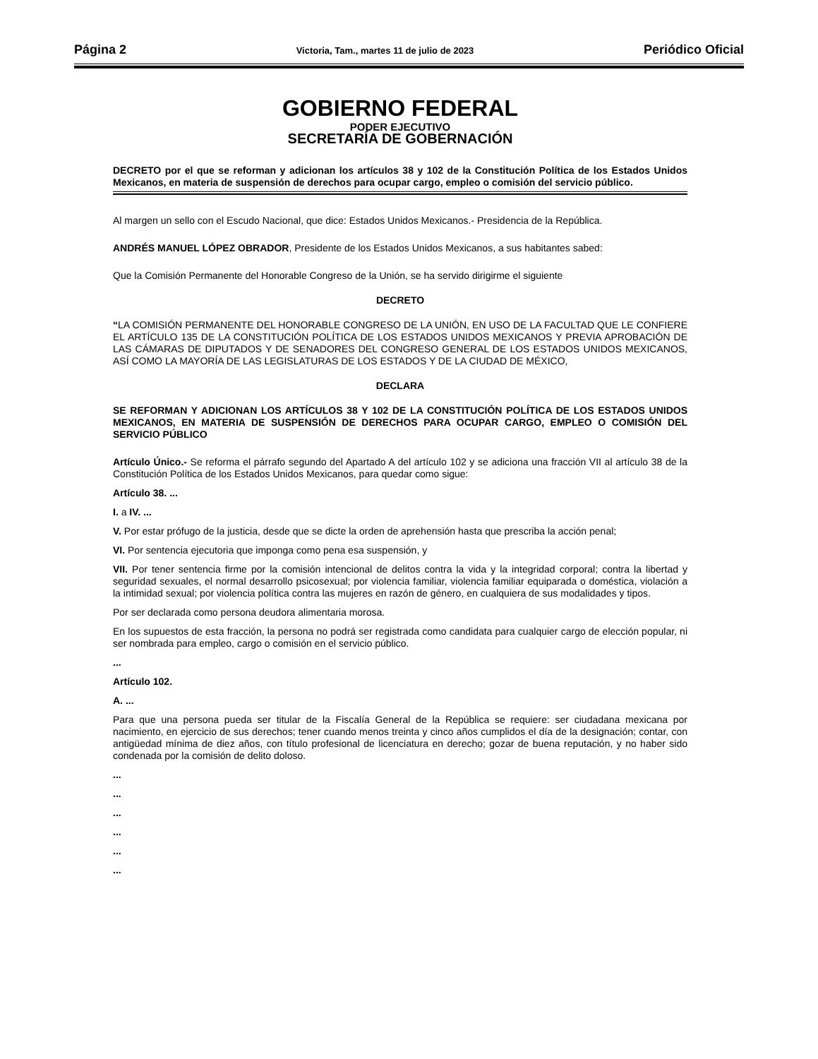Página 2 Victoria, Tam., martes 11 de julio de 2023 Periódico Oficial
GOBIERNO FEDERAL
PODER EJECUTIVO
SECRETARÍA DE GOBERNACIÓN
DECRETO por el que se reforman y adicionan los artículos 38 y 102 de la Constitución Política de los Estados Unidos Mexicanos, en materia de suspensión de derechos para ocupar cargo, empleo o comisión del servicio público.
Al margen un sello con el Escudo Nacional, que dice: Estados Unidos Mexicanos.- Presidencia de la República.
ANDRÉS MANUEL LÓPEZ OBRADOR, Presidente de los Estados Unidos Mexicanos, a sus habitantes sabed:
Que la Comisión Permanente del Honorable Congreso de la Unión, se ha servido dirigirme el siguiente
DECRETO
“LA COMISIÓN PERMANENTE DEL HONORABLE CONGRESO DE LA UNIÓN, EN USO DE LA FACULTAD QUE LE CONFIERE EL ARTÍCULO 135 DE LA CONSTITUCIÓN POLÍTICA DE LOS ESTADOS UNIDOS MEXICANOS Y PREVIA APROBACIÓN DE LAS CÁMARAS DE DIPUTADOS Y DE SENADORES DEL CONGRESO GENERAL DE LOS ESTADOS UNIDOS MEXICANOS, ASÍ COMO LA MAYORÍA DE LAS LEGISLATURAS DE LOS ESTADOS Y DE LA CIUDAD DE MÉXICO,
DECLARA
SE REFORMAN Y ADICIONAN LOS ARTÍCULOS 38 Y 102 DE LA CONSTITUCIÓN POLÍTICA DE LOS ESTADOS UNIDOS MEXICANOS, EN MATERIA DE SUSPENSIÓN DE DERECHOS PARA OCUPAR CARGO, EMPLEO O COMISIÓN DEL SERVICIO PÚBLICO
Artículo Único.- Se reforma el párrafo segundo del Apartado A del artículo 102 y se adiciona una fracción VII al artículo 38 de la Constitución Política de los Estados Unidos Mexicanos, para quedar como sigue:
Artículo 38. ...
I. a IV. ...
V. Por estar prófugo de la justicia, desde que se dicte la orden de aprehensión hasta que prescriba la acción penal;
VI. Por sentencia ejecutoria que imponga como pena esa suspensión, y
VII. Por tener sentencia firme por la comisión intencional de delitos contra la vida y la integridad corporal; contra la libertad y seguridad sexuales, el normal desarrollo psicosexual; por violencia familiar, violencia familiar equiparada o doméstica, violación a la intimidad sexual; por violencia política contra las mujeres en razón de género, en cualquiera de sus modalidades y tipos.
Por ser declarada como persona deudora alimentaria morosa.
En los supuestos de esta fracción, la persona no podrá ser registrada como candidata para cualquier cargo de elección popular, ni ser nombrada para empleo, cargo o comisión en el servicio público.
...
Artículo 102.
A. ...
Para que una persona pueda ser titular de la Fiscalía General de la República se requiere: ser ciudadana mexicana por nacimiento, en ejercicio de sus derechos; tener cuando menos treinta y cinco años cumplidos el día de la designación; contar, con antigüedad mínima de diez años, con título profesional de licenciatura en derecho; gozar de buena reputación, y no haber sido condenada por la comisión de delito doloso.
...
...
...
...
...
...